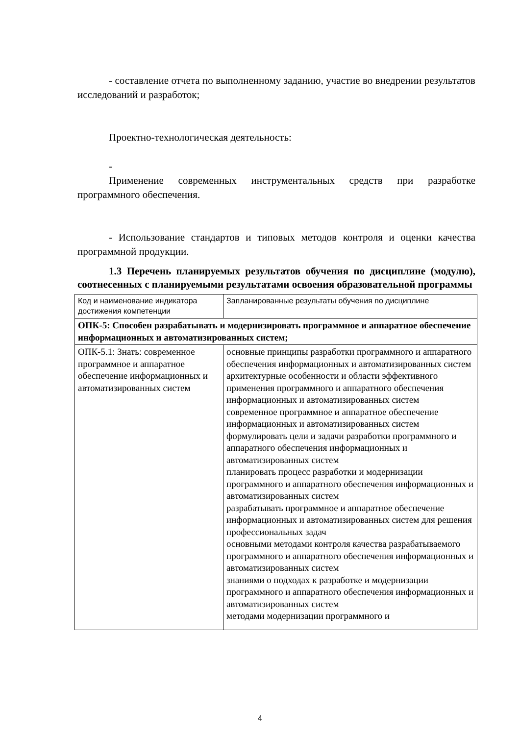- составление отчета по выполненному заданию, участие во внедрении результатов исследований и разработок;
Проектно-технологическая деятельность:
-
Применение современных инструментальных средств при разработке программного обеспечения.
- Использование стандартов и типовых методов контроля и оценки качества программной продукции.
1.3 Перечень планируемых результатов обучения по дисциплине (модулю), соотнесенных с планируемыми результатами освоения образовательной программы
| Код и наименование индикатора достижения компетенции | Запланированные результаты обучения по дисциплине |
| ОПК-5: Способен разрабатывать и модернизировать программное и аппаратное обеспечение информационных и автоматизированных систем; | |
| ОПК-5.1: Знать: современное программное и аппаратное обеспечение информационных и автоматизированных систем | основные принципы разработки программного и аппаратного обеспечения информационных и автоматизированных систем архитектурные особенности и области эффективного применения программного и аппаратного обеспечения информационных и автоматизированных систем современное программное и аппаратное обеспечение информационных и автоматизированных систем формулировать цели и задачи разработки программного и аппаратного обеспечения информационных и автоматизированных систем планировать процесс разработки и модернизации программного и аппаратного обеспечения информационных и автоматизированных систем разрабатывать программное и аппаратное обеспечение информационных и автоматизированных систем для решения профессиональных задач основными методами контроля качества разрабатываемого программного и аппаратного обеспечения информационных и автоматизированных систем знаниями о подходах к разработке и модернизации программного и аппаратного обеспечения информационных и автоматизированных систем методами модернизации программного и |
4